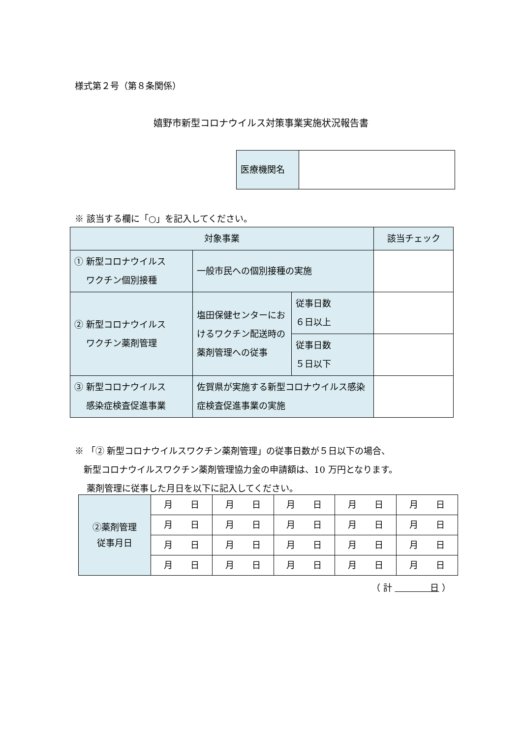様式第２号（第８条関係）
嬉野市新型コロナウイルス対策事業実施状況報告書
| 医療機関名 | |
※ 該当する欄に「○」を記入してください。
| 対象事業 | | | 該当チェック |
| ① 新型コロナウイルス ワクチン個別接種 | 一般市民への個別接種の実施 | | |
| ② 新型コロナウイルス ワクチン薬剤管理 | 塩田保健センターにおけるワクチン配送時の薬剤管理への従事 | 従事日数 ６日以上 | |
| | | 従事日数 ５日以下 | |
| ③ 新型コロナウイルス 感染症検査促進事業 | 佐賀県が実施する新型コロナウイルス感染症検査促進事業の実施 | | |
※ 「② 新型コロナウイルスワクチン薬剤管理」の従事日数が５日以下の場合、
　新型コロナウイルスワクチン薬剤管理協力金の申請額は、10 万円となります。
　 薬剤管理に従事した月日を以下に記入してください。
| ②薬剤管理 従事月日 | 月 日 | 月 日 | 月 日 | 月 日 | 月 日 |
| | 月 日 | 月 日 | 月 日 | 月 日 | 月 日 |
| | 月 日 | 月 日 | 月 日 | 月 日 | 月 日 |
| | 月 日 | 月 日 | 月 日 | 月 日 | 月 日 |
（ 計 　　　　日 ）